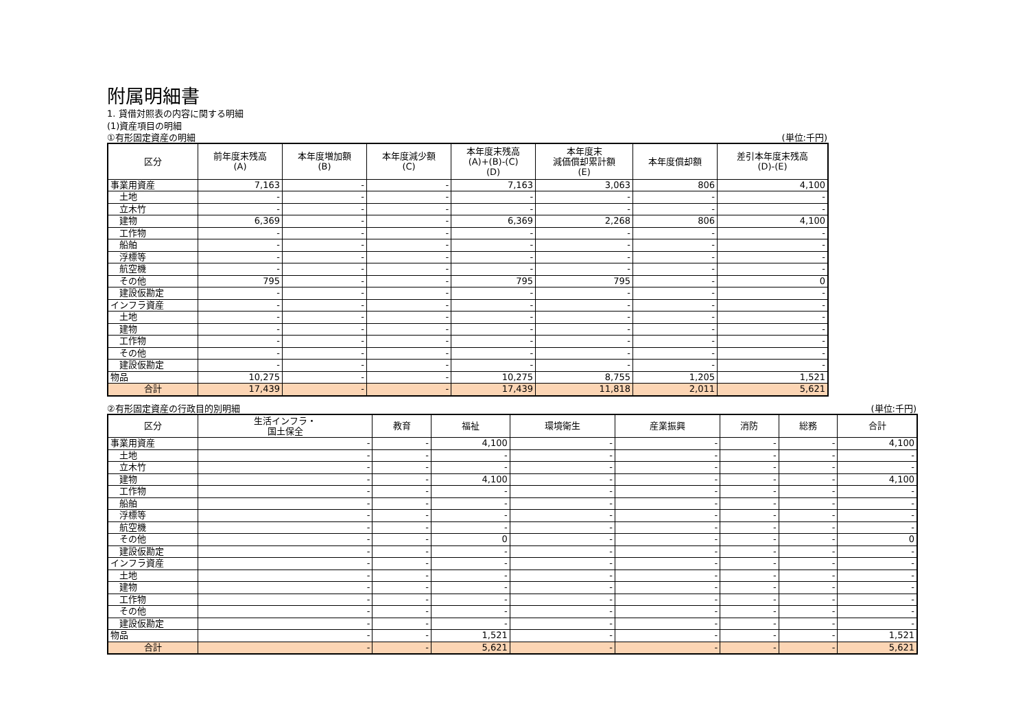附属明細書
1. 貸借対照表の内容に関する明細
(1)資産項目の明細
①有形固定資産の明細 (単位:千円)
| 区分 | 前年度末残高 (A) | 本年度増加額 (B) | 本年度減少額 (C) | 本年度末残高 (A)+(B)-(C) (D) | 本年度末 減価償却累計額 (E) | 本年度償却額 | 差引本年度末残高 (D)-(E) |
| --- | --- | --- | --- | --- | --- | --- | --- |
| 事業用資産 | 7,163 | - | - | 7,163 | 3,063 | 806 | 4,100 |
| 土地 | - | - | - | - | - | - | - |
| 立木竹 | - | - | - | - | - | - | - |
| 建物 | 6,369 | - | - | 6,369 | 2,268 | 806 | 4,100 |
| 工作物 | - | - | - | - | - | - | - |
| 船舶 | - | - | - | - | - | - | - |
| 浮標等 | - | - | - | - | - | - | - |
| 航空機 | - | - | - | - | - | - | - |
| その他 | 795 | - | - | 795 | 795 | - | 0 |
| 建設仮勘定 | - | - | - | - | - | - | - |
| インフラ資産 | - | - | - | - | - | - | - |
| 土地 | - | - | - | - | - | - | - |
| 建物 | - | - | - | - | - | - | - |
| 工作物 | - | - | - | - | - | - | - |
| その他 | - | - | - | - | - | - | - |
| 建設仮勘定 | - | - | - | - | - | - | - |
| 物品 | 10,275 | - | - | 10,275 | 8,755 | 1,205 | 1,521 |
| 合計 | 17,439 | - | - | 17,439 | 11,818 | 2,011 | 5,621 |
②有形固定資産の行政目的別明細 (単位:千円)
| 区分 | 生活インフラ・ 国土保全 | 教育 | 福祉 | 環境衛生 | 産業振興 | 消防 | 総務 | 合計 |
| --- | --- | --- | --- | --- | --- | --- | --- | --- |
| 事業用資産 | - | - | 4,100 | - | - | - | - | 4,100 |
| 土地 | - | - | - | - | - | - | - | - |
| 立木竹 | - | - | - | - | - | - | - | - |
| 建物 | - | - | 4,100 | - | - | - | - | 4,100 |
| 工作物 | - | - | - | - | - | - | - | - |
| 船舶 | - | - | - | - | - | - | - | - |
| 浮標等 | - | - | - | - | - | - | - | - |
| 航空機 | - | - | - | - | - | - | - | - |
| その他 | - | - | 0 | - | - | - | - | 0 |
| 建設仮勘定 | - | - | - | - | - | - | - | - |
| インフラ資産 | - | - | - | - | - | - | - | - |
| 土地 | - | - | - | - | - | - | - | - |
| 建物 | - | - | - | - | - | - | - | - |
| 工作物 | - | - | - | - | - | - | - | - |
| その他 | - | - | - | - | - | - | - | - |
| 建設仮勘定 | - | - | - | - | - | - | - | - |
| 物品 | - | - | 1,521 | - | - | - | - | 1,521 |
| 合計 | - | - | 5,621 | - | - | - | - | 5,621 |